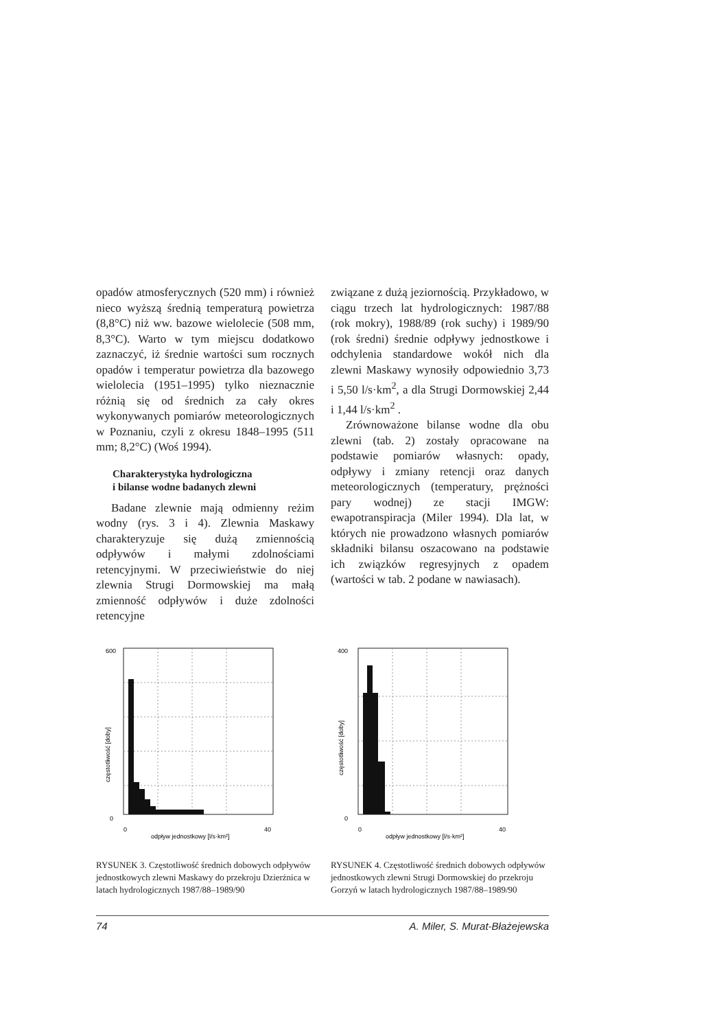opadów atmosferycznych (520 mm) i również nieco wyższą średnią temperaturą powietrza (8,8°C) niż ww. bazowe wielolecie (508 mm, 8,3°C). Warto w tym miejscu dodatkowo zaznaczyć, iż średnie wartości sum rocznych opadów i temperatur powietrza dla bazowego wielolecia (1951–1995) tylko nieznacznie różnią się od średnich za cały okres wykonywanych pomiarów meteorologicznych w Poznaniu, czyli z okresu 1848–1995 (511 mm; 8,2°C) (Woś 1994).
Charakterystyka hydrologiczna
i bilanse wodne badanych zlewni
Badane zlewnie mają odmienny reżim wodny (rys. 3 i 4). Zlewnia Maskawy charakteryzuje się dużą zmiennością odpływów i małymi zdolnościami retencyjnymi. W przeciwieństwie do niej zlewnia Strugi Dormowskiej ma małą zmienność odpływów i duże zdolności retencyjne
związane z dużą jeziornością. Przykładowo, w ciągu trzech lat hydrologicznych: 1987/88 (rok mokry), 1988/89 (rok suchy) i 1989/90 (rok średni) średnie odpływy jednostkowe i odchylenia standardowe wokół nich dla zlewni Maskawy wynosiły odpowiednio 3,73 i 5,50 l/s·km<sup>2</sup>, a dla Strugi Dormowskiej 2,44 i 1,44 l/s·km<sup>2</sup> .
Zrównoważone bilanse wodne dla obu zlewni (tab. 2) zostały opracowane na podstawie pomiarów własnych: opady, odpływy i zmiany retencji oraz danych meteorologicznych (temperatury, prężności pary wodnej) ze stacji IMGW: ewapotranspiracja (Miler 1994). Dla lat, w których nie prowadzono własnych pomiarów składniki bilansu oszacowano na podstawie ich związków regresyjnych z opadem (wartości w tab. 2 podane w nawiasach).
600
0
częstotliwość [doby]
0
40
odpływ jednostkowy [l/s·km²]
RYSUNEK 3. Częstotliwość średnich dobowych odpływów jednostkowych zlewni Maskawy do przekroju Dzierżnica w latach hydrologicznych 1987/88–1989/90
400
0
częstotliwość [doby]
0
40
odpływ jednostkowy [l/s·km²]
RYSUNEK 4. Częstotliwość średnich dobowych odpływów jednostkowych zlewni Strugi Dormowskiej do przekroju Gorzyń w latach hydrologicznych 1987/88–1989/90
74 A. Miler, S. Murat-Błażejewska